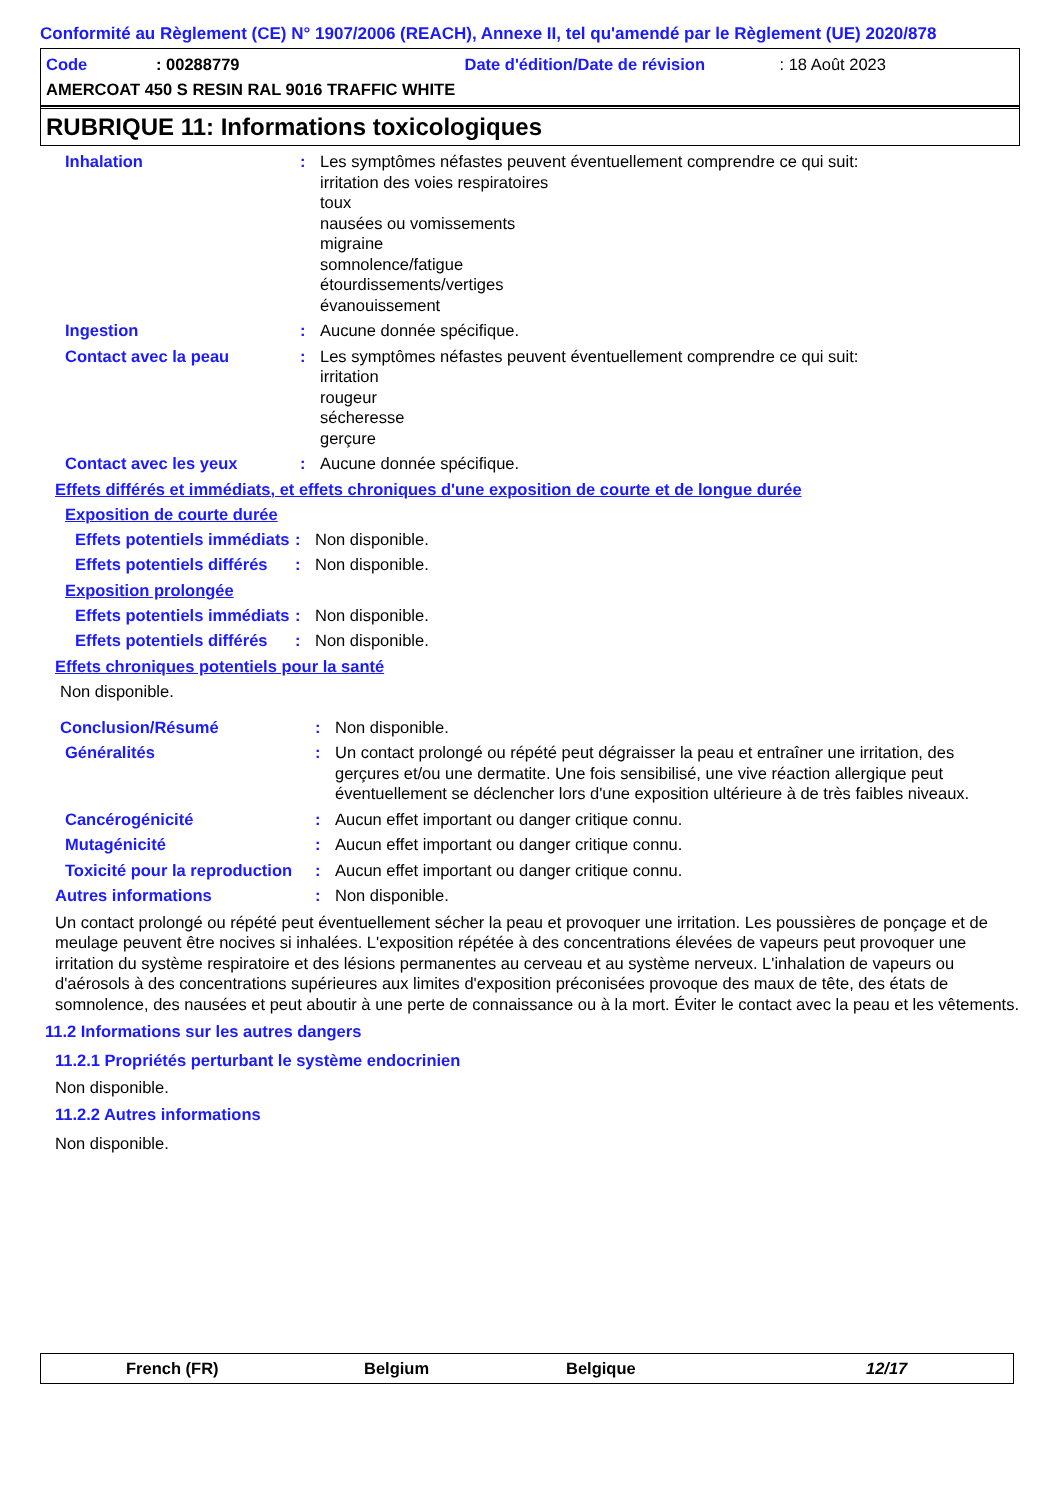Conformité au Règlement (CE) N° 1907/2006 (REACH), Annexe II, tel qu'amendé par le Règlement (UE) 2020/878
Code: 00288779 Date d'édition/Date de révision: 18 Août 2023
AMERCOAT 450 S RESIN RAL 9016 TRAFFIC WHITE
RUBRIQUE 11: Informations toxicologiques
Inhalation : Les symptômes néfastes peuvent éventuellement comprendre ce qui suit:
irritation des voies respiratoires
toux
nausées ou vomissements
migraine
somnolence/fatigue
étourdissements/vertiges
évanouissement
Ingestion : Aucune donnée spécifique.
Contact avec la peau : Les symptômes néfastes peuvent éventuellement comprendre ce qui suit:
irritation
rougeur
sécheresse
gerçure
Contact avec les yeux : Aucune donnée spécifique.
Effets différés et immédiats, et effets chroniques d'une exposition de courte et de longue durée
Exposition de courte durée
Effets potentiels immédiats
: Non disponible.
Effets potentiels différés
: Non disponible.
Exposition prolongée
Effets potentiels immédiats
: Non disponible.
Effets potentiels différés
: Non disponible.
Effets chroniques potentiels pour la santé
Non disponible.
Conclusion/Résumé : Non disponible.
Généralités : Un contact prolongé ou répété peut dégraisser la peau et entraîner une irritation, des gerçures et/ou une dermatite. Une fois sensibilisé, une vive réaction allergique peut éventuellement se déclencher lors d'une exposition ultérieure à de très faibles niveaux.
Cancérogénicité : Aucun effet important ou danger critique connu.
Mutagénicité : Aucun effet important ou danger critique connu.
Toxicité pour la reproduction
: Aucun effet important ou danger critique connu.
Autres informations : Non disponible.
Un contact prolongé ou répété peut éventuellement sécher la peau et provoquer une irritation. Les poussières de ponçage et de meulage peuvent être nocives si inhalées. L'exposition répétée à des concentrations élevées de vapeurs peut provoquer une irritation du système respiratoire et des lésions permanentes au cerveau et au système nerveux. L'inhalation de vapeurs ou d'aérosols à des concentrations supérieures aux limites d'exposition préconisées provoque des maux de tête, des états de somnolence, des nausées et peut aboutir à une perte de connaissance ou à la mort. Éviter le contact avec la peau et les vêtements.
11.2 Informations sur les autres dangers
11.2.1 Propriétés perturbant le système endocrinien
Non disponible.
11.2.2 Autres informations
Non disponible.
French (FR) Belgium Belgique 12/17